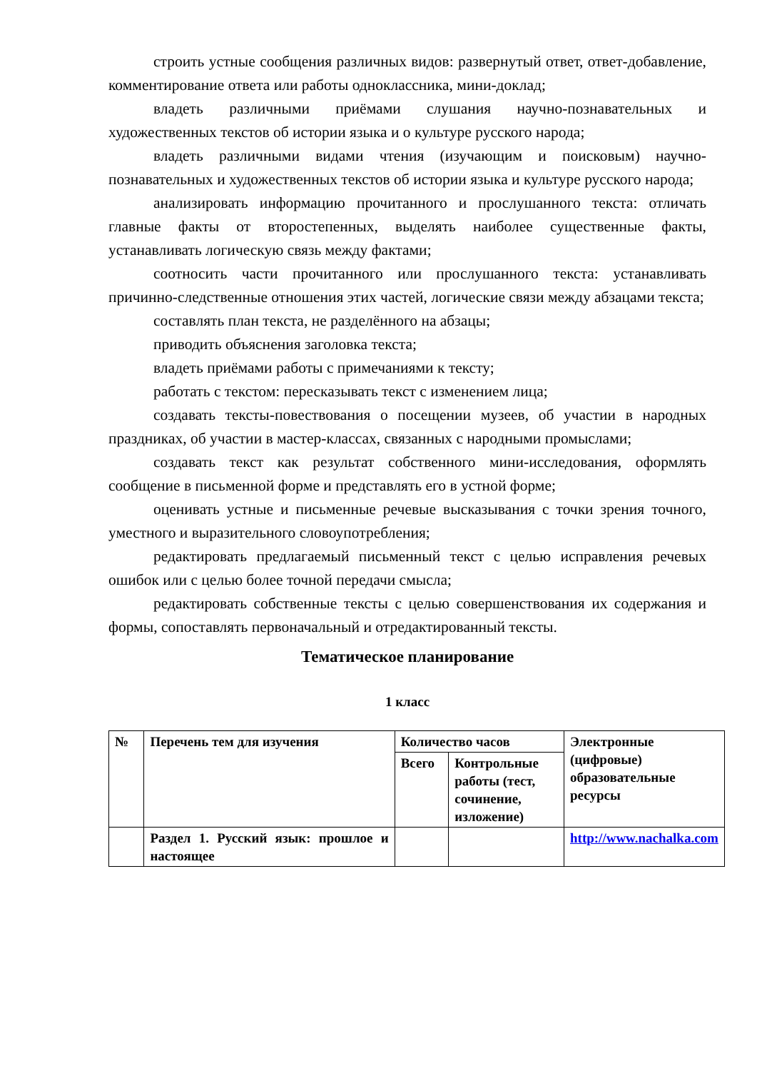строить устные сообщения различных видов: развернутый ответ, ответ-добавление, комментирование ответа или работы одноклассника, мини-доклад;
владеть различными приёмами слушания научно-познавательных и художественных текстов об истории языка и о культуре русского народа;
владеть различными видами чтения (изучающим и поисковым) научно-познавательных и художественных текстов об истории языка и культуре русского народа;
анализировать информацию прочитанного и прослушанного текста: отличать главные факты от второстепенных, выделять наиболее существенные факты, устанавливать логическую связь между фактами;
соотносить части прочитанного или прослушанного текста: устанавливать причинно-следственные отношения этих частей, логические связи между абзацами текста;
составлять план текста, не разделённого на абзацы;
приводить объяснения заголовка текста;
владеть приёмами работы с примечаниями к тексту;
работать с текстом: пересказывать текст с изменением лица;
создавать тексты-повествования о посещении музеев, об участии в народных праздниках, об участии в мастер-классах, связанных с народными промыслами;
создавать текст как результат собственного мини-исследования, оформлять сообщение в письменной форме и представлять его в устной форме;
оценивать устные и письменные речевые высказывания с точки зрения точного, уместного и выразительного словоупотребления;
редактировать предлагаемый письменный текст с целью исправления речевых ошибок или с целью более точной передачи смысла;
редактировать собственные тексты с целью совершенствования их содержания и формы, сопоставлять первоначальный и отредактированный тексты.
Тематическое планирование
1 класс
| № | Перечень тем для изучения | Количество часов | | Электронные (цифровые) образовательные ресурсы |
| | | Всего | Контрольные работы (тест, сочинение, изложение) | |
| | Раздел 1. Русский язык: прошлое и настоящее | | | http://www.nachalka.com |